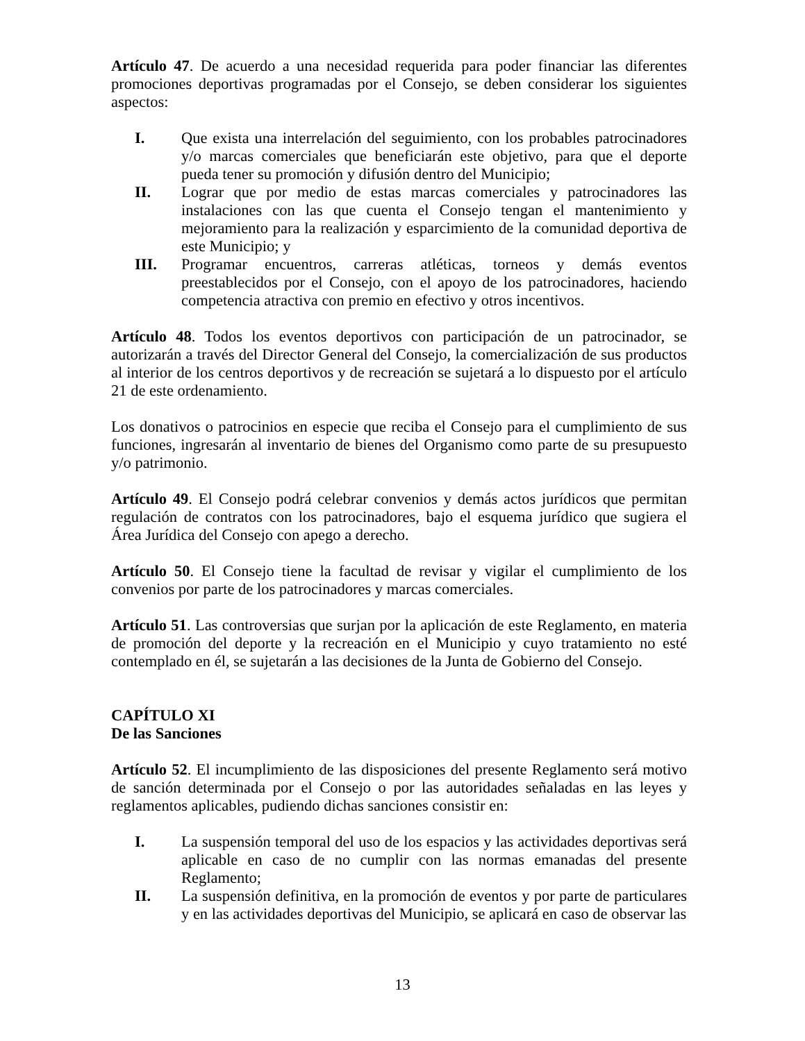Artículo 47. De acuerdo a una necesidad requerida para poder financiar las diferentes promociones deportivas programadas por el Consejo, se deben considerar los siguientes aspectos:
I. Que exista una interrelación del seguimiento, con los probables patrocinadores y/o marcas comerciales que beneficiarán este objetivo, para que el deporte pueda tener su promoción y difusión dentro del Municipio;
II. Lograr que por medio de estas marcas comerciales y patrocinadores las instalaciones con las que cuenta el Consejo tengan el mantenimiento y mejoramiento para la realización y esparcimiento de la comunidad deportiva de este Municipio; y
III. Programar encuentros, carreras atléticas, torneos y demás eventos preestablecidos por el Consejo, con el apoyo de los patrocinadores, haciendo competencia atractiva con premio en efectivo y otros incentivos.
Artículo 48. Todos los eventos deportivos con participación de un patrocinador, se autorizarán a través del Director General del Consejo, la comercialización de sus productos al interior de los centros deportivos y de recreación se sujetará a lo dispuesto por el artículo 21 de este ordenamiento.
Los donativos o patrocinios en especie que reciba el Consejo para el cumplimiento de sus funciones, ingresarán al inventario de bienes del Organismo como parte de su presupuesto y/o patrimonio.
Artículo 49. El Consejo podrá celebrar convenios y demás actos jurídicos que permitan regulación de contratos con los patrocinadores, bajo el esquema jurídico que sugiera el Área Jurídica del Consejo con apego a derecho.
Artículo 50. El Consejo tiene la facultad de revisar y vigilar el cumplimiento de los convenios por parte de los patrocinadores y marcas comerciales.
Artículo 51. Las controversias que surjan por la aplicación de este Reglamento, en materia de promoción del deporte y la recreación en el Municipio y cuyo tratamiento no esté contemplado en él, se sujetarán a las decisiones de la Junta de Gobierno del Consejo.
CAPÍTULO XI
De las Sanciones
Artículo 52. El incumplimiento de las disposiciones del presente Reglamento será motivo de sanción determinada por el Consejo o por las autoridades señaladas en las leyes y reglamentos aplicables, pudiendo dichas sanciones consistir en:
I. La suspensión temporal del uso de los espacios y las actividades deportivas será aplicable en caso de no cumplir con las normas emanadas del presente Reglamento;
II. La suspensión definitiva, en la promoción de eventos y por parte de particulares y en las actividades deportivas del Municipio, se aplicará en caso de observar las
13